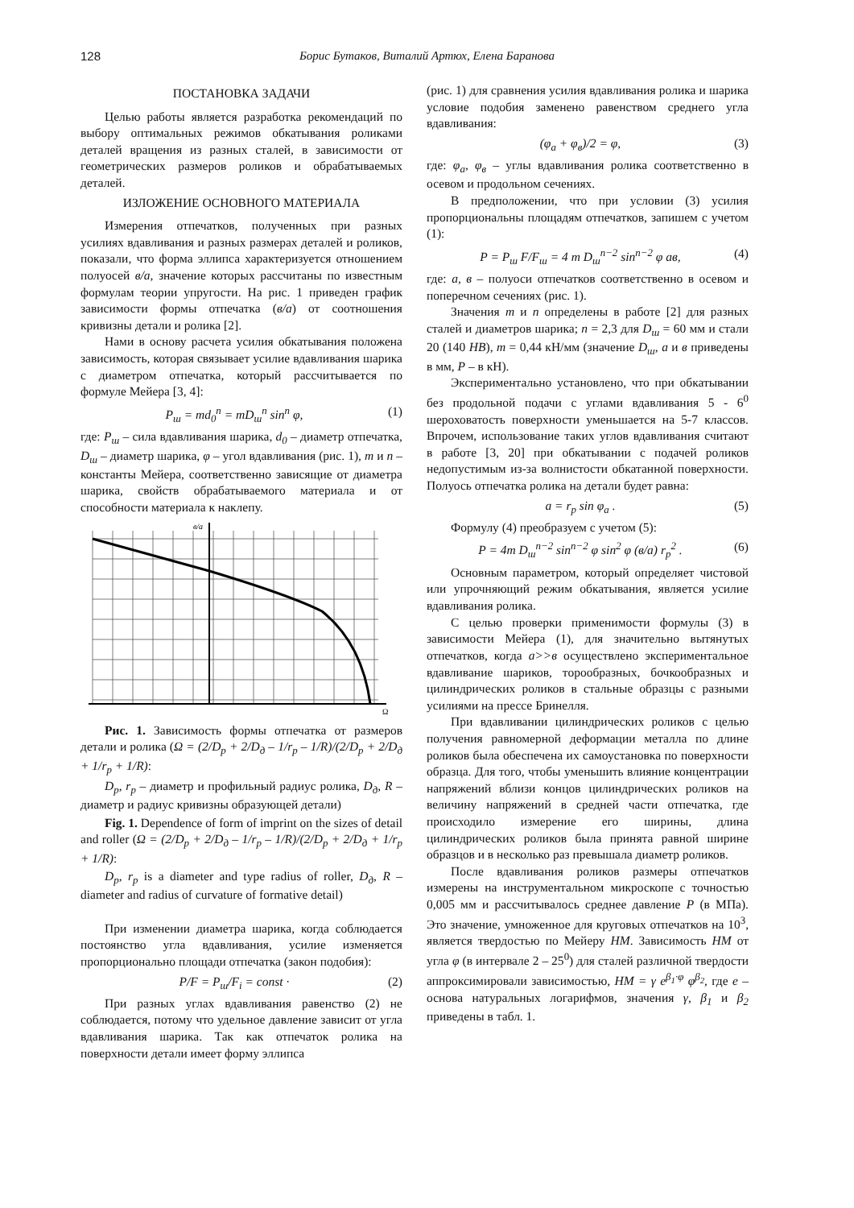128 Борис Бутаков, Виталий Артюх, Елена Баранова
ПОСТАНОВКА ЗАДАЧИ
Целью работы является разработка рекомендаций по выбору оптимальных режимов обкатывания роликами деталей вращения из разных сталей, в зависимости от геометрических размеров роликов и обрабатываемых деталей.
ИЗЛОЖЕНИЕ ОСНОВНОГО МАТЕРИАЛА
Измерения отпечатков, полученных при разных усилиях вдавливания и разных размерах деталей и роликов, показали, что форма эллипса характеризуется отношением полуосей в/а, значение которых рассчитаны по известным формулам теории упругости. На рис. 1 приведен график зависимости формы отпечатка (в/а) от соотношения кривизны детали и ролика [2].
Нами в основу расчета усилия обкатывания положена зависимость, которая связывает усилие вдавливания шарика с диаметром отпечатка, который рассчитывается по формуле Мейера [3, 4]:
P<sub>ш</sub> = md<sub>0</sub><sup>n</sup> = mD<sub>ш</sub><sup>n</sup> sin<sup>n</sup> φ, (1)
где: P<sub>ш</sub> – сила вдавливания шарика, d<sub>0</sub> – диаметр отпечатка, D<sub>ш</sub> – диаметр шарика, φ – угол вдавливания (рис. 1), m и n – константы Мейера, соответственно зависящие от диаметра шарика, свойств обрабатываемого материала и от способности материала к наклепу.
в/а
Ω
Рис. 1. Зависимость формы отпечатка от размеров детали и ролика (Ω = (2/D<sub>р</sub> + 2/D<sub>д</sub> – 1/r<sub>р</sub> – 1/R)/(2/D<sub>р</sub> + 2/D<sub>д</sub> + 1/r<sub>р</sub> + 1/R):
D<sub>р</sub>, r<sub>р</sub> – диаметр и профильный радиус ролика, D<sub>д</sub>, R – диаметр и радиус кривизны образующей детали)
Fig. 1. Dependence of form of imprint on the sizes of detail and roller (Ω = (2/D<sub>p</sub> + 2/D<sub>д</sub> – 1/r<sub>p</sub> – 1/R)/(2/D<sub>p</sub> + 2/D<sub>д</sub> + 1/r<sub>p</sub> + 1/R):
D<sub>p</sub>, r<sub>p</sub> is a diameter and type radius of roller, D<sub>д</sub>, R – diameter and radius of curvature of formative detail)
При изменении диаметра шарика, когда соблюдается постоянство угла вдавливания, усилие изменяется пропорционально площади отпечатка (закон подобия):
P/F = P<sub>ш</sub>/F<sub>i</sub> = const · (2)
При разных углах вдавливания равенство (2) не соблюдается, потому что удельное давление зависит от угла вдавливания шарика. Так как отпечаток ролика на поверхности детали имеет форму эллипса
(рис. 1) для сравнения усилия вдавливания ролика и шарика условие подобия заменено равенством среднего угла вдавливания:
(φ<sub>а</sub> + φ<sub>в</sub>)/2 = φ, (3)
где: φ<sub>а</sub>, φ<sub>в</sub> – углы вдавливания ролика соответственно в осевом и продольном сечениях.
В предположении, что при условии (3) усилия пропорциональны площадям отпечатков, запишем с учетом (1):
P = P<sub>ш</sub> F/F<sub>ш</sub> = 4 m D<sub>ш</sub><sup>n−2</sup> sin<sup>n−2</sup> φ ав, (4)
где: а, в – полуоси отпечатков соответственно в осевом и поперечном сечениях (рис. 1).
Значения m и n определены в работе [2] для разных сталей и диаметров шарика; n = 2,3 для D<sub>ш</sub> = 60 мм и стали 20 (140 HB), m = 0,44 кН/мм (значение D<sub>ш</sub>, а и в приведены в мм, P – в кН).
Экспериментально установлено, что при обкатывании без продольной подачи с углами вдавливания 5 - 6<sup>0</sup> шероховатость поверхности уменьшается на 5-7 классов. Впрочем, использование таких углов вдавливания считают в работе [3, 20] при обкатывании с подачей роликов недопустимым из-за волнистости обкатанной поверхности. Полуось отпечатка ролика на детали будет равна:
a = r<sub>p</sub> sin φ<sub>a</sub> . (5)
Формулу (4) преобразуем с учетом (5):
P = 4m D<sub>ш</sub><sup>n−2</sup> sin<sup>n−2</sup> φ sin<sup>2</sup> φ (в/а) r<sub>p</sub><sup>2</sup> . (6)
Основным параметром, который определяет чистовой или упрочняющий режим обкатывания, является усилие вдавливания ролика.
С целью проверки применимости формулы (3) в зависимости Мейера (1), для значительно вытянутых отпечатков, когда а>>в осуществлено экспериментальное вдавливание шариков, торообразных, бочкообразных и цилиндрических роликов в стальные образцы с разными усилиями на прессе Бринелля.
При вдавливании цилиндрических роликов с целью получения равномерной деформации металла по длине роликов была обеспечена их самоустановка по поверхности образца. Для того, чтобы уменьшить влияние концентрации напряжений вблизи концов цилиндрических роликов на величину напряжений в средней части отпечатка, где происходило измерение его ширины, длина цилиндрических роликов была принята равной ширине образцов и в несколько раз превышала диаметр роликов.
После вдавливания роликов размеры отпечатков измерены на инструментальном микроскопе с точностью 0,005 мм и рассчитывалось среднее давление P (в МПа). Это значение, умноженное для круговых отпечатков на 10<sup>3</sup>, является твердостью по Мейеру HM. Зависимость HM от угла φ (в интервале 2 – 25<sup>0</sup>) для сталей различной твердости аппроксимировали зависимостью, HM = γ e<sup>β<sub>1</sub>·φ</sup> φ<sup>β<sub>2</sub></sup>, где e – основа натуральных логарифмов, значения γ, β<sub>1</sub> и β<sub>2</sub> приведены в табл. 1.